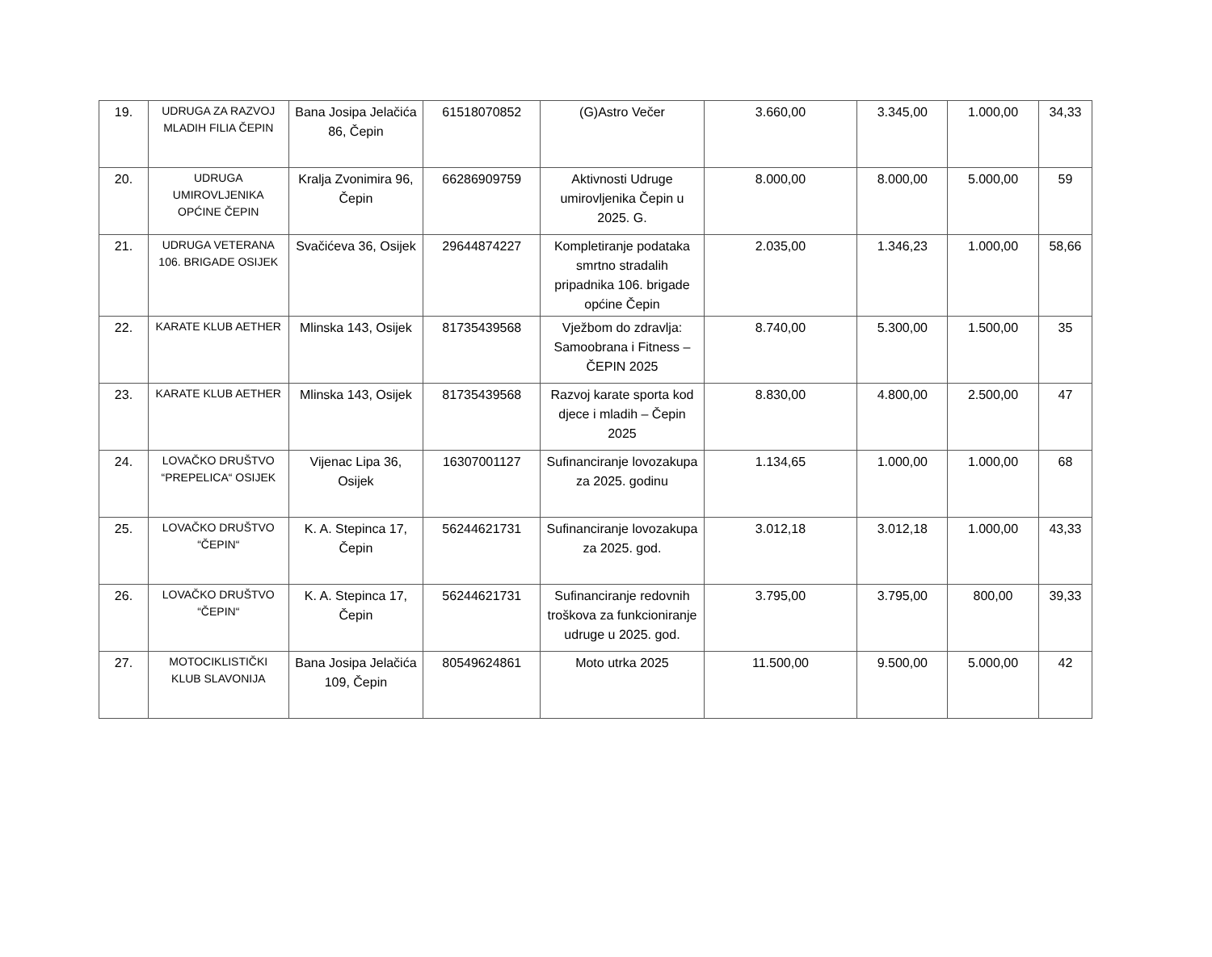| 19. | UDRUGA ZA RAZVOJ MLADIH FILIA ČEPIN | Bana Josipa Jelačića 86, Čepin | 61518070852 | (G)Astro Večer | 3.660,00 | 3.345,00 | 1.000,00 | 34,33 |
| 20. | UDRUGA UMIROVLJENIKA OPĆINE ČEPIN | Kralja Zvonimira 96, Čepin | 66286909759 | Aktivnosti Udruge umirovljenika Čepin u 2025. G. | 8.000,00 | 8.000,00 | 5.000,00 | 59 |
| 21. | UDRUGA VETERANA 106. BRIGADE OSIJEK | Svačićeva 36, Osijek | 29644874227 | Kompletiranje podataka smrtno stradalih pripadnika 106. brigade općine Čepin | 2.035,00 | 1.346,23 | 1.000,00 | 58,66 |
| 22. | KARATE KLUB AETHER | Mlinska 143, Osijek | 81735439568 | Vježbom do zdravlja: Samoobrana i Fitness – ČEPIN 2025 | 8.740,00 | 5.300,00 | 1.500,00 | 35 |
| 23. | KARATE KLUB AETHER | Mlinska 143, Osijek | 81735439568 | Razvoj karate sporta kod djece i mladih – Čepin 2025 | 8.830,00 | 4.800,00 | 2.500,00 | 47 |
| 24. | LOVAČKO DRUŠTVO “PREPELICA“ OSIJEK | Vijenac Lipa 36, Osijek | 16307001127 | Sufinanciranje lovozakupa za 2025. godinu | 1.134,65 | 1.000,00 | 1.000,00 | 68 |
| 25. | LOVAČKO DRUŠTVO “ČEPIN“ | K. A. Stepinca 17, Čepin | 56244621731 | Sufinanciranje lovozakupa za 2025. god. | 3.012,18 | 3.012,18 | 1.000,00 | 43,33 |
| 26. | LOVAČKO DRUŠTVO “ČEPIN“ | K. A. Stepinca 17, Čepin | 56244621731 | Sufinanciranje redovnih troškova za funkcioniranje udruge u 2025. god. | 3.795,00 | 3.795,00 | 800,00 | 39,33 |
| 27. | MOTOCIKLISTIČKI KLUB SLAVONIJA | Bana Josipa Jelačića 109, Čepin | 80549624861 | Moto utrka 2025 | 11.500,00 | 9.500,00 | 5.000,00 | 42 |